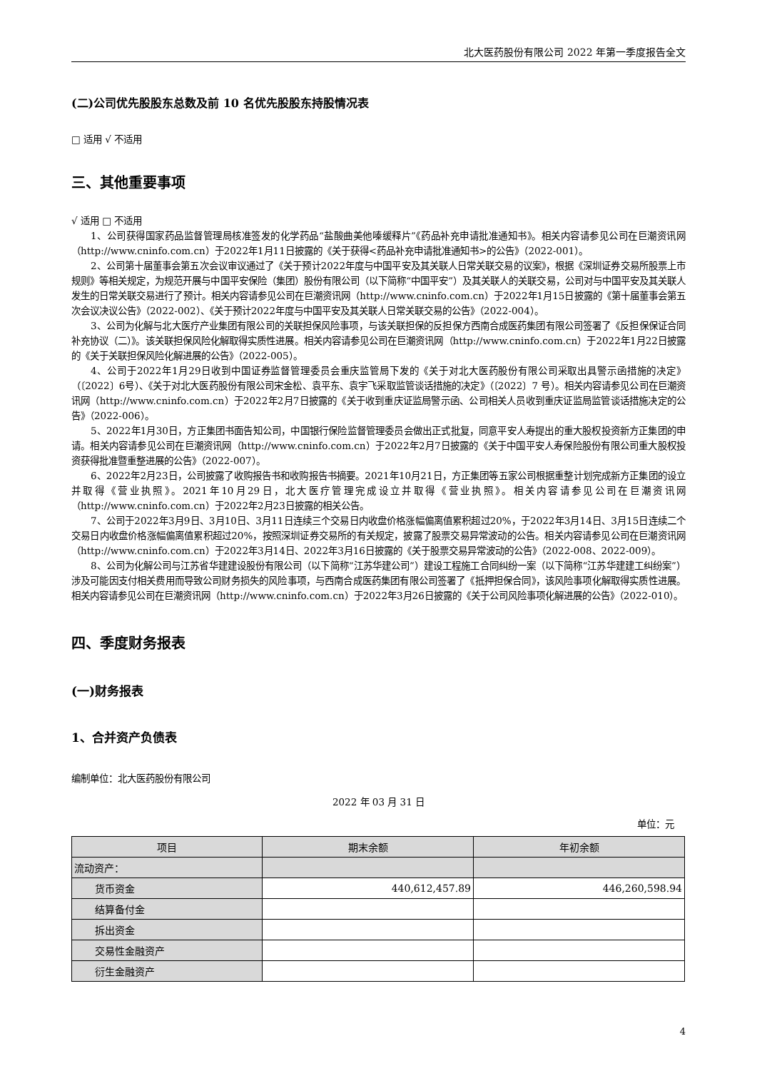北大医药股份有限公司 2022 年第一季度报告全文
(二)公司优先股股东总数及前 10 名优先股股东持股情况表
□ 适用 √ 不适用
三、其他重要事项
√ 适用 □ 不适用
1、公司获得国家药品监督管理局核准签发的化学药品“盐酸曲美他嗪缓释片”《药品补充申请批准通知书》。相关内容请参见公司在巨潮资讯网（http://www.cninfo.com.cn）于2022年1月11日披露的《关于获得<药品补充申请批准通知书>的公告》（2022-001）。
2、公司第十届董事会第五次会议审议通过了《关于预计2022年度与中国平安及其关联人日常关联交易的议案》，根据《深圳证券交易所股票上市规则》等相关规定，为规范开展与中国平安保险（集团）股份有限公司（以下简称“中国平安”）及其关联人的关联交易，公司对与中国平安及其关联人发生的日常关联交易进行了预计。相关内容请参见公司在巨潮资讯网（http://www.cninfo.com.cn）于2022年1月15日披露的《第十届董事会第五次会议决议公告》（2022-002）、《关于预计2022年度与中国平安及其关联人日常关联交易的公告》（2022-004）。
3、公司为化解与北大医疗产业集团有限公司的关联担保风险事项，与该关联担保的反担保方西南合成医药集团有限公司签署了《反担保保证合同补充协议（二）》。该关联担保风险化解取得实质性进展。相关内容请参见公司在巨潮资讯网（http://www.cninfo.com.cn）于2022年1月22日披露的《关于关联担保风险化解进展的公告》（2022-005）。
4、公司于2022年1月29日收到中国证券监督管理委员会重庆监管局下发的《关于对北大医药股份有限公司采取出具警示函措施的决定》（〔2022〕6号）、《关于对北大医药股份有限公司宋金松、袁平东、袁宇飞采取监管谈话措施的决定》（〔2022〕7 号）。相关内容请参见公司在巨潮资讯网（http://www.cninfo.com.cn）于2022年2月7日披露的《关于收到重庆证监局警示函、公司相关人员收到重庆证监局监管谈话措施决定的公告》（2022-006）。
5、2022年1月30日，方正集团书面告知公司，中国银行保险监督管理委员会做出正式批复，同意平安人寿提出的重大股权投资新方正集团的申请。相关内容请参见公司在巨潮资讯网（http://www.cninfo.com.cn）于2022年2月7日披露的《关于中国平安人寿保险股份有限公司重大股权投资获得批准暨重整进展的公告》（2022-007）。
6、2022年2月23日，公司披露了收购报告书和收购报告书摘要。2021年10月21日，方正集团等五家公司根据重整计划完成新方正集团的设立并取得《营业执照》。2021年10月29日，北大医疗管理完成设立并取得《营业执照》。相关内容请参见公司在巨潮资讯网（http://www.cninfo.com.cn）于2022年2月23日披露的相关公告。
7、公司于2022年3月9日、3月10日、3月11日连续三个交易日内收盘价格涨幅偏离值累积超过20%，于2022年3月14日、3月15日连续二个交易日内收盘价格涨幅偏离值累积超过20%，按照深圳证券交易所的有关规定，披露了股票交易异常波动的公告。相关内容请参见公司在巨潮资讯网（http://www.cninfo.com.cn）于2022年3月14日、2022年3月16日披露的《关于股票交易异常波动的公告》（2022-008、2022-009）。
8、公司为化解公司与江苏省华建建设股份有限公司（以下简称“江苏华建公司”）建设工程施工合同纠纷一案（以下简称“江苏华建建工纠纷案”）涉及可能因支付相关费用而导致公司财务损失的风险事项，与西南合成医药集团有限公司签署了《抵押担保合同》，该风险事项化解取得实质性进展。相关内容请参见公司在巨潮资讯网（http://www.cninfo.com.cn）于2022年3月26日披露的《关于公司风险事项化解进展的公告》（2022-010）。
四、季度财务报表
(一)财务报表
1、合并资产负债表
编制单位：北大医药股份有限公司
2022 年 03 月 31 日
单位：元
| 项目 | 期末余额 | 年初余额 |
| --- | --- | --- |
| 流动资产： | | |
| 货币资金 | 440,612,457.89 | 446,260,598.94 |
| 结算备付金 | | |
| 拆出资金 | | |
| 交易性金融资产 | | |
| 衍生金融资产 | | |
4